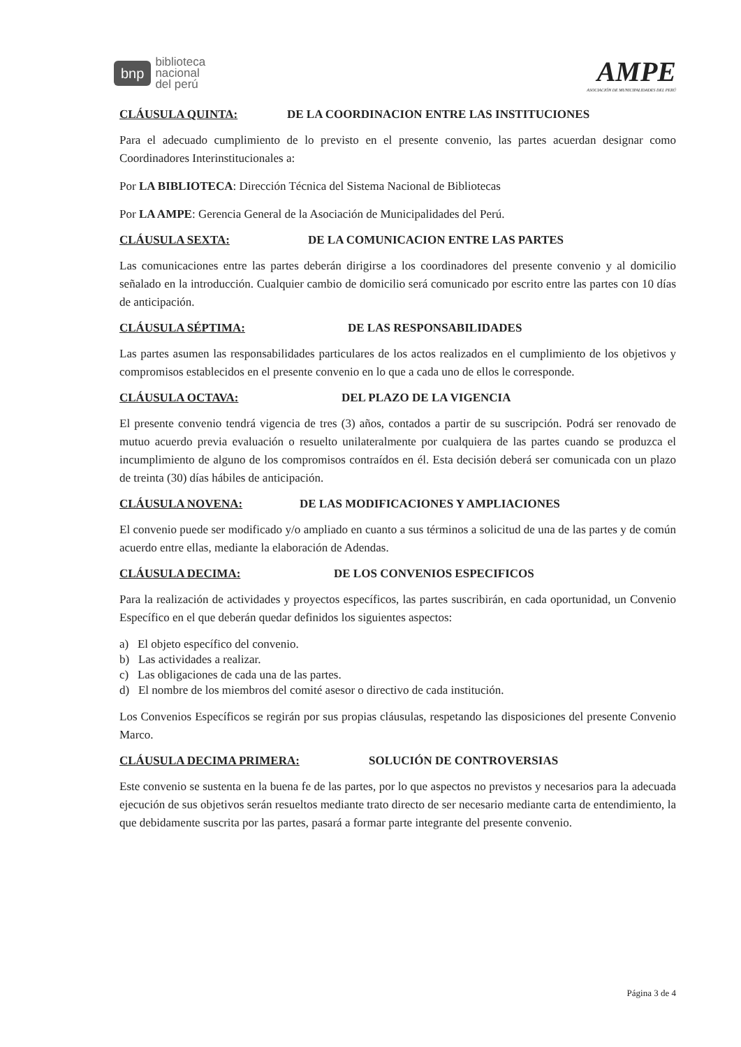bnp biblioteca
nacional
del perú
AMPE
ASOCIACIÓN DE MUNICIPALIDADES DEL PERÚ
CLÁUSULA QUINTA: DE LA COORDINACION ENTRE LAS INSTITUCIONES
Para el adecuado cumplimiento de lo previsto en el presente convenio, las partes acuerdan designar como Coordinadores Interinstitucionales a:
Por LA BIBLIOTECA: Dirección Técnica del Sistema Nacional de Bibliotecas
Por LA AMPE: Gerencia General de la Asociación de Municipalidades del Perú.
CLÁUSULA SEXTA: DE LA COMUNICACION ENTRE LAS PARTES
Las comunicaciones entre las partes deberán dirigirse a los coordinadores del presente convenio y al domicilio señalado en la introducción. Cualquier cambio de domicilio será comunicado por escrito entre las partes con 10 días de anticipación.
CLÁUSULA SÉPTIMA: DE LAS RESPONSABILIDADES
Las partes asumen las responsabilidades particulares de los actos realizados en el cumplimiento de los objetivos y compromisos establecidos en el presente convenio en lo que a cada uno de ellos le corresponde.
CLÁUSULA OCTAVA: DEL PLAZO DE LA VIGENCIA
El presente convenio tendrá vigencia de tres (3) años, contados a partir de su suscripción. Podrá ser renovado de mutuo acuerdo previa evaluación o resuelto unilateralmente por cualquiera de las partes cuando se produzca el incumplimiento de alguno de los compromisos contraídos en él. Esta decisión deberá ser comunicada con un plazo de treinta (30) días hábiles de anticipación.
CLÁUSULA NOVENA: DE LAS MODIFICACIONES Y AMPLIACIONES
El convenio puede ser modificado y/o ampliado en cuanto a sus términos a solicitud de una de las partes y de común acuerdo entre ellas, mediante la elaboración de Adendas.
CLÁUSULA DECIMA: DE LOS CONVENIOS ESPECIFICOS
Para la realización de actividades y proyectos específicos, las partes suscribirán, en cada oportunidad, un Convenio Específico en el que deberán quedar definidos los siguientes aspectos:
a) El objeto específico del convenio.
b) Las actividades a realizar.
c) Las obligaciones de cada una de las partes.
d) El nombre de los miembros del comité asesor o directivo de cada institución.
Los Convenios Específicos se regirán por sus propias cláusulas, respetando las disposiciones del presente Convenio Marco.
CLÁUSULA DECIMA PRIMERA: SOLUCIÓN DE CONTROVERSIAS
Este convenio se sustenta en la buena fe de las partes, por lo que aspectos no previstos y necesarios para la adecuada ejecución de sus objetivos serán resueltos mediante trato directo de ser necesario mediante carta de entendimiento, la que debidamente suscrita por las partes, pasará a formar parte integrante del presente convenio.
Página 3 de 4